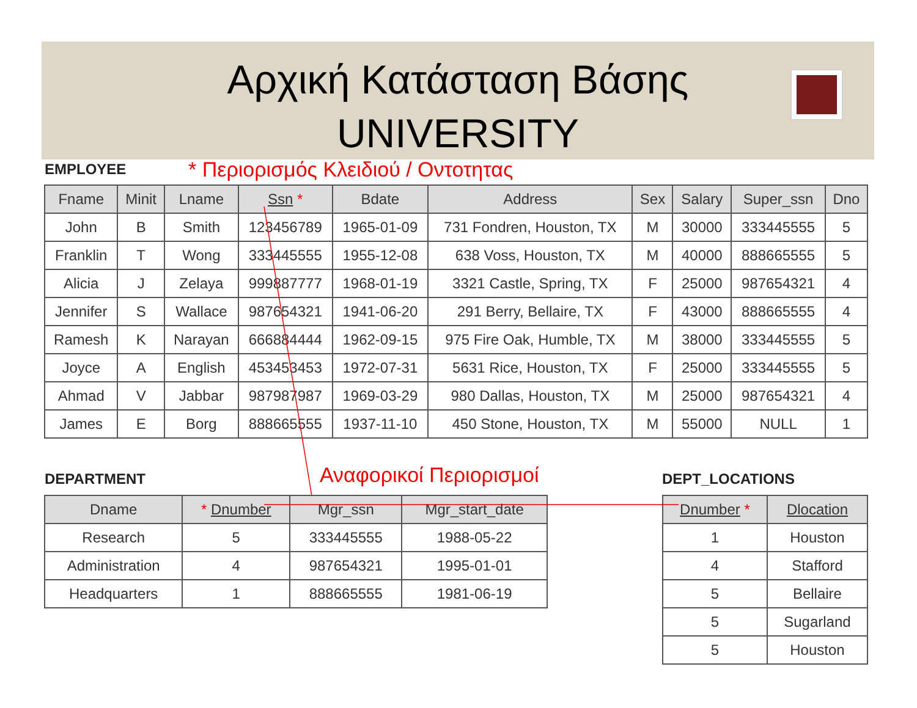Αρχική Κατάσταση Βάσης
UNIVERSITY
EMPLOYEE
* Περιορισμός Κλειδιού / Οντοτητας
| Fname | Minit | Lname | Ssn * | Bdate | Address | Sex | Salary | Super_ssn | Dno |
| --- | --- | --- | --- | --- | --- | --- | --- | --- | --- |
| John | B | Smith | 123456789 | 1965-01-09 | 731 Fondren, Houston, TX | M | 30000 | 333445555 | 5 |
| Franklin | T | Wong | 333445555 | 1955-12-08 | 638 Voss, Houston, TX | M | 40000 | 888665555 | 5 |
| Alicia | J | Zelaya | 999887777 | 1968-01-19 | 3321 Castle, Spring, TX | F | 25000 | 987654321 | 4 |
| Jennifer | S | Wallace | 987654321 | 1941-06-20 | 291 Berry, Bellaire, TX | F | 43000 | 888665555 | 4 |
| Ramesh | K | Narayan | 666884444 | 1962-09-15 | 975 Fire Oak, Humble, TX | M | 38000 | 333445555 | 5 |
| Joyce | A | English | 453453453 | 1972-07-31 | 5631 Rice, Houston, TX | F | 25000 | 333445555 | 5 |
| Ahmad | V | Jabbar | 987987987 | 1969-03-29 | 980 Dallas, Houston, TX | M | 25000 | 987654321 | 4 |
| James | E | Borg | 888665555 | 1937-11-10 | 450 Stone, Houston, TX | M | 55000 | NULL | 1 |
DEPARTMENT Αναφορικοί Περιορισμοί DEPT_LOCATIONS
| Dname | * Dnumber | Mgr_ssn | Mgr_start_date |
| --- | --- | --- | --- |
| Research | 5 | 333445555 | 1988-05-22 |
| Administration | 4 | 987654321 | 1995-01-01 |
| Headquarters | 1 | 888665555 | 1981-06-19 |
| Dnumber * | Dlocation |
| --- | --- |
| 1 | Houston |
| 4 | Stafford |
| 5 | Bellaire |
| 5 | Sugarland |
| 5 | Houston |